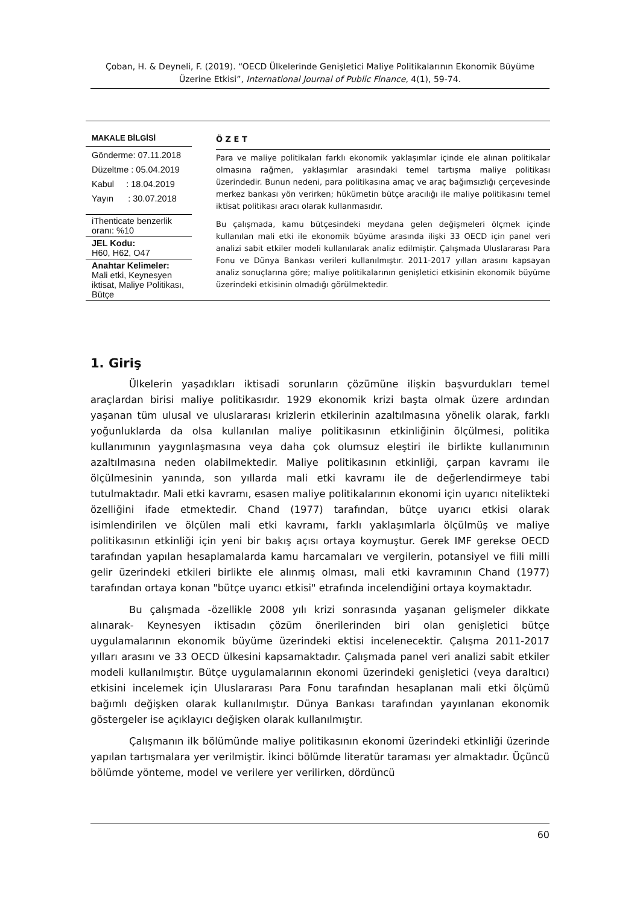Çoban, H. & Deyneli, F. (2019). “OECD Ülkelerinde Genişletici Maliye Politikalarının Ekonomik Büyüme Üzerine Etkisi”, International Journal of Public Finance, 4(1), 59-74.
MAKALE BİLGİSİ
Gönderme: 07.11.2018
Düzeltme : 05.04.2019
Kabul : 18.04.2019
Yayın : 30.07.2018
iThenticate benzerlik oranı: %10
JEL Kodu:
H60, H62, O47
Anahtar Kelimeler:
Mali etki, Keynesyen iktisat, Maliye Politikası, Bütçe
Ö Z E T
Para ve maliye politikaları farklı ekonomik yaklaşımlar içinde ele alınan politikalar olmasına rağmen, yaklaşımlar arasındaki temel tartışma maliye politikası üzerindedir. Bunun nedeni, para politikasına amaç ve araç bağımsızlığı çerçevesinde merkez bankası yön verirken; hükümetin bütçe aracılığı ile maliye politikasını temel iktisat politikası aracı olarak kullanmasıdır.
Bu çalışmada, kamu bütçesindeki meydana gelen değişmeleri ölçmek içinde kullanılan mali etki ile ekonomik büyüme arasında ilişki 33 OECD için panel veri analizi sabit etkiler modeli kullanılarak analiz edilmiştir. Çalışmada Uluslararası Para Fonu ve Dünya Bankası verileri kullanılmıştır. 2011-2017 yılları arasını kapsayan analiz sonuçlarına göre; maliye politikalarının genişletici etkisinin ekonomik büyüme üzerindeki etkisinin olmadığı görülmektedir.
1. Giriş
Ülkelerin yaşadıkları iktisadi sorunların çözümüne ilişkin başvurdukları temel araçlardan birisi maliye politikasıdır. 1929 ekonomik krizi başta olmak üzere ardından yaşanan tüm ulusal ve uluslararası krizlerin etkilerinin azaltılmasına yönelik olarak, farklı yoğunluklarda da olsa kullanılan maliye politikasının etkinliğinin ölçülmesi, politika kullanımının yaygınlaşmasına veya daha çok olumsuz eleştiri ile birlikte kullanımının azaltılmasına neden olabilmektedir. Maliye politikasının etkinliği, çarpan kavramı ile ölçülmesinin yanında, son yıllarda mali etki kavramı ile de değerlendirmeye tabi tutulmaktadır. Mali etki kavramı, esasen maliye politikalarının ekonomi için uyarıcı nitelikteki özelliğini ifade etmektedir. Chand (1977) tarafından, bütçe uyarıcı etkisi olarak isimlendirilen ve ölçülen mali etki kavramı, farklı yaklaşımlarla ölçülmüş ve maliye politikasının etkinliği için yeni bir bakış açısı ortaya koymuştur. Gerek IMF gerekse OECD tarafından yapılan hesaplamalarda kamu harcamaları ve vergilerin, potansiyel ve fiili milli gelir üzerindeki etkileri birlikte ele alınmış olması, mali etki kavramının Chand (1977) tarafından ortaya konan "bütçe uyarıcı etkisi" etrafında incelendiğini ortaya koymaktadır.
Bu çalışmada -özellikle 2008 yılı krizi sonrasında yaşanan gelişmeler dikkate alınarak- Keynesyen iktisadın çözüm önerilerinden biri olan genişletici bütçe uygulamalarının ekonomik büyüme üzerindeki ektisi incelenecektir. Çalışma 2011-2017 yılları arasını ve 33 OECD ülkesini kapsamaktadır. Çalışmada panel veri analizi sabit etkiler modeli kullanılmıştır. Bütçe uygulamalarının ekonomi üzerindeki genişletici (veya daraltıcı) etkisini incelemek için Uluslararası Para Fonu tarafından hesaplanan mali etki ölçümü bağımlı değişken olarak kullanılmıştır. Dünya Bankası tarafından yayınlanan ekonomik göstergeler ise açıklayıcı değişken olarak kullanılmıştır.
Çalışmanın ilk bölümünde maliye politikasının ekonomi üzerindeki etkinliği üzerinde yapılan tartışmalara yer verilmiştir. İkinci bölümde literatür taraması yer almaktadır. Üçüncü bölümde yönteme, model ve verilere yer verilirken, dördüncü
60